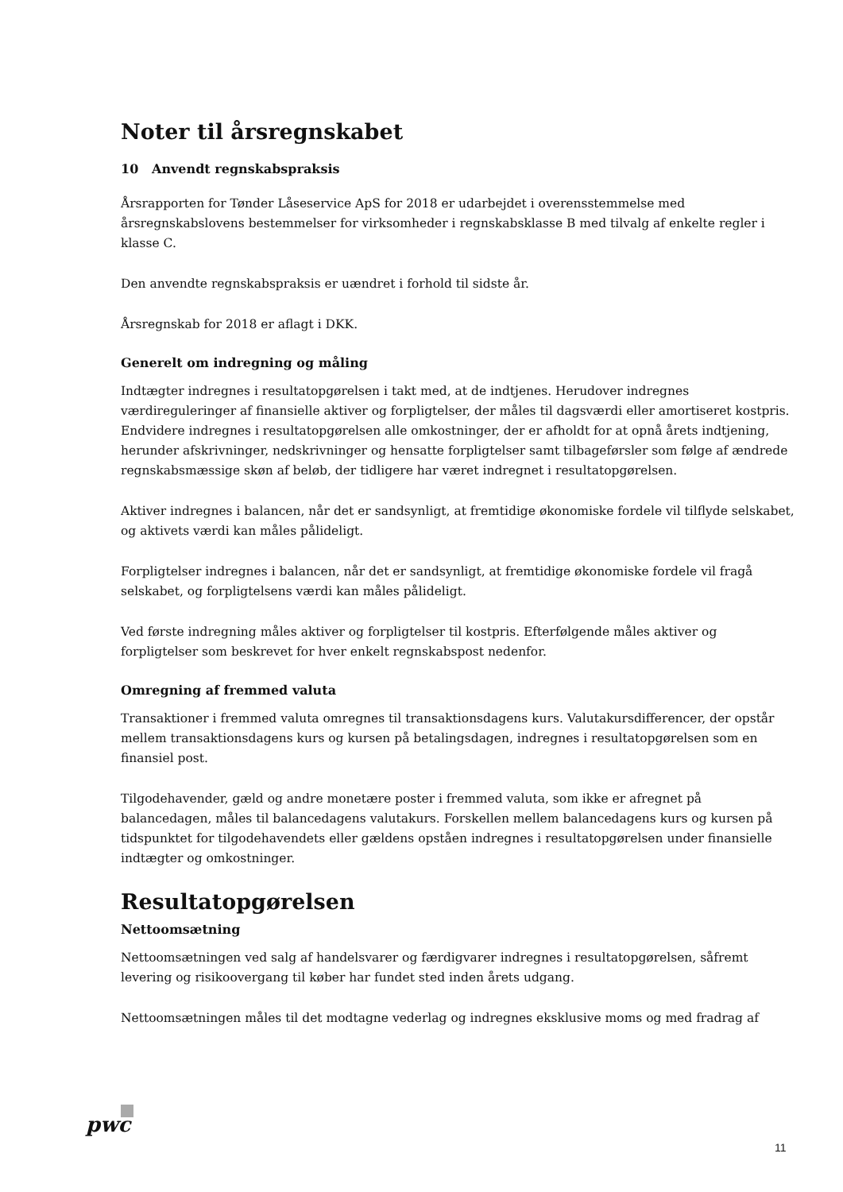Noter til årsregnskabet
10 Anvendt regnskabspraksis
Årsrapporten for Tønder Låseservice ApS for 2018 er udarbejdet i overensstemmelse med årsregnskabslovens bestemmelser for virksomheder i regnskabsklasse B med tilvalg af enkelte regler i klasse C.
Den anvendte regnskabspraksis er uændret i forhold til sidste år.
Årsregnskab for 2018 er aflagt i DKK.
Generelt om indregning og måling
Indtægter indregnes i resultatopgørelsen i takt med, at de indtjenes. Herudover indregnes værdireguleringer af finansielle aktiver og forpligtelser, der måles til dagsværdi eller amortiseret kostpris. Endvidere indregnes i resultatopgørelsen alle omkostninger, der er afholdt for at opnå årets indtjening, herunder afskrivninger, nedskrivninger og hensatte forpligtelser samt tilbageførsler som følge af ændrede regnskabsmæssige skøn af beløb, der tidligere har været indregnet i resultatopgørelsen.
Aktiver indregnes i balancen, når det er sandsynligt, at fremtidige økonomiske fordele vil tilflyde selskabet, og aktivets værdi kan måles pålideligt.
Forpligtelser indregnes i balancen, når det er sandsynligt, at fremtidige økonomiske fordele vil fragå selskabet, og forpligtelsens værdi kan måles pålideligt.
Ved første indregning måles aktiver og forpligtelser til kostpris. Efterfølgende måles aktiver og forpligtelser som beskrevet for hver enkelt regnskabspost nedenfor.
Omregning af fremmed valuta
Transaktioner i fremmed valuta omregnes til transaktionsdagens kurs. Valutakursdifferencer, der opstår mellem transaktionsdagens kurs og kursen på betalingsdagen, indregnes i resultatopgørelsen som en finansiel post.
Tilgodehavender, gæld og andre monetære poster i fremmed valuta, som ikke er afregnet på balancedagen, måles til balancedagens valutakurs. Forskellen mellem balancedagens kurs og kursen på tidspunktet for tilgodehavendets eller gældens opståen indregnes i resultatopgørelsen under finansielle indtægter og omkostninger.
Resultatopgørelsen
Nettoomsætning
Nettoomsætningen ved salg af handelsvarer og færdigvarer indregnes i resultatopgørelsen, såfremt levering og risikoovergang til køber har fundet sted inden årets udgang.
Nettoomsætningen måles til det modtagne vederlag og indregnes eksklusive moms og med fradrag af
pwc
11